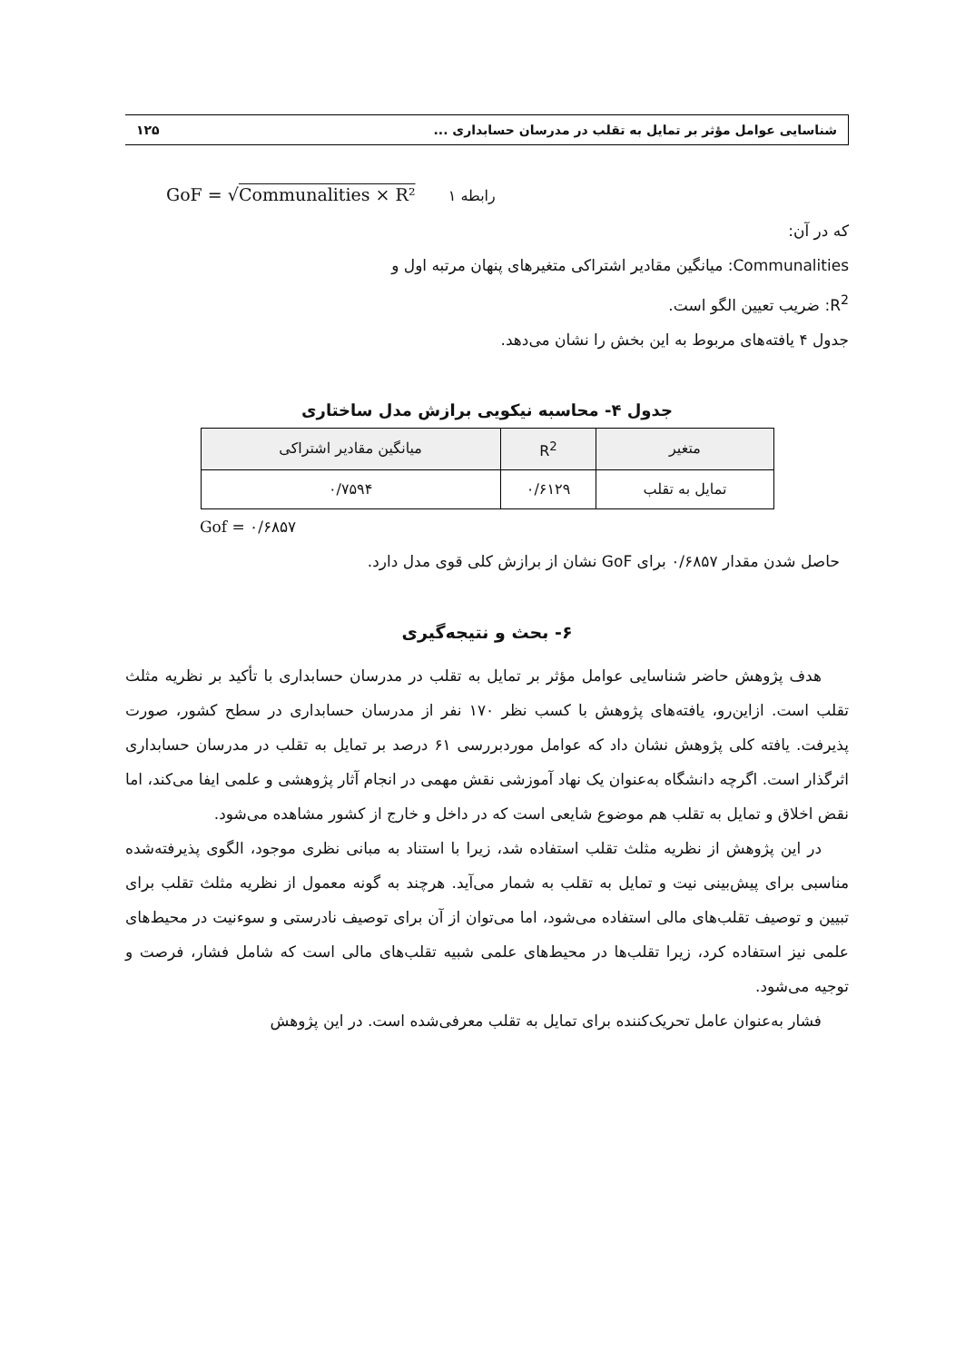شناسایی عوامل مؤثر بر تمایل به تقلب در مدرسان حسابداری ... ۱۲۵
GoF = √Communalities × R² رابطه ۱
که در آن:
Communalities: میانگین مقادیر اشتراکی متغیرهای پنهان مرتبه اول و
R<sup>2</sup>: ضریب تعیین الگو است.
جدول ۴ یافته‌های مربوط به این بخش را نشان می‌دهد.
جدول ۴- محاسبه نیکویی برازش مدل ساختاری
| متغیر | R<sup>2</sup> | میانگین مقادیر اشتراکی |
| --- | --- | --- |
| تمایل به تقلب | ۰/۶۱۲۹ | ۰/۷۵۹۴ |
Gof = ۰/۶۸۵۷
حاصل شدن مقدار ۰/۶۸۵۷ برای GoF نشان از برازش کلی قوی مدل دارد.
۶- بحث و نتیجه‌گیری
هدف پژوهش حاضر شناسایی عوامل مؤثر بر تمایل به تقلب در مدرسان حسابداری با تأکید بر نظریه مثلث تقلب است. ازاین‌رو، یافته‌های پژوهش با کسب نظر ۱۷۰ نفر از مدرسان حسابداری در سطح کشور، صورت پذیرفت. یافته کلی پژوهش نشان داد که عوامل موردبررسی ۶۱ درصد بر تمایل به تقلب در مدرسان حسابداری اثرگذار است. اگرچه دانشگاه به‌عنوان یک نهاد آموزشی نقش مهمی در انجام آثار پژوهشی و علمی ایفا می‌کند، اما نقض اخلاق و تمایل به تقلب هم موضوع شایعی است که در داخل و خارج از کشور مشاهده می‌شود.
در این پژوهش از نظریه مثلث تقلب استفاده شد، زیرا با استناد به مبانی نظری موجود، الگوی پذیرفته‌شده مناسبی برای پیش‌بینی نیت و تمایل به تقلب به شمار می‌آید. هرچند به گونه معمول از نظریه مثلث تقلب برای تبیین و توصیف تقلب‌های مالی استفاده می‌شود، اما می‌توان از آن برای توصیف نادرستی و سوءنیت در محیط‌های علمی نیز استفاده کرد، زیرا تقلب‌ها در محیط‌های علمی شبیه تقلب‌های مالی است که شامل فشار، فرصت و توجیه می‌شود.
فشار به‌عنوان عامل تحریک‌کننده برای تمایل به تقلب معرفی‌شده است. در این پژوهش